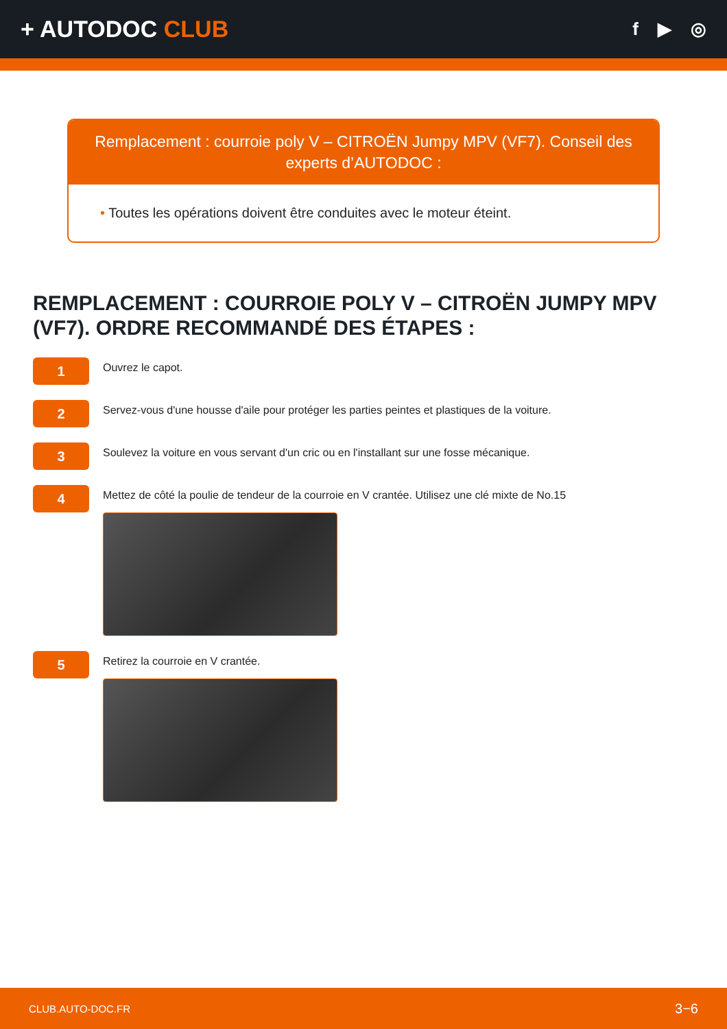+ AUTODOC CLUB
f ▶ ◎
Remplacement : courroie poly V – CITROËN Jumpy MPV (VF7). Conseil des experts d’AUTODOC :
• Toutes les opérations doivent être conduites avec le moteur éteint.
REMPLACEMENT : COURROIE POLY V – CITROËN JUMPY MPV (VF7). ORDRE RECOMMANDÉ DES ÉTAPES :
1
Ouvrez le capot.
2
Servez-vous d'une housse d'aile pour protéger les parties peintes et plastiques de la voiture.
3
Soulevez la voiture en vous servant d'un cric ou en l'installant sur une fosse mécanique.
4
Mettez de côté la poulie de tendeur de la courroie en V crantée. Utilisez une clé mixte de No.15
5
Retirez la courroie en V crantée.
CLUB.AUTO-DOC.FR 3−6